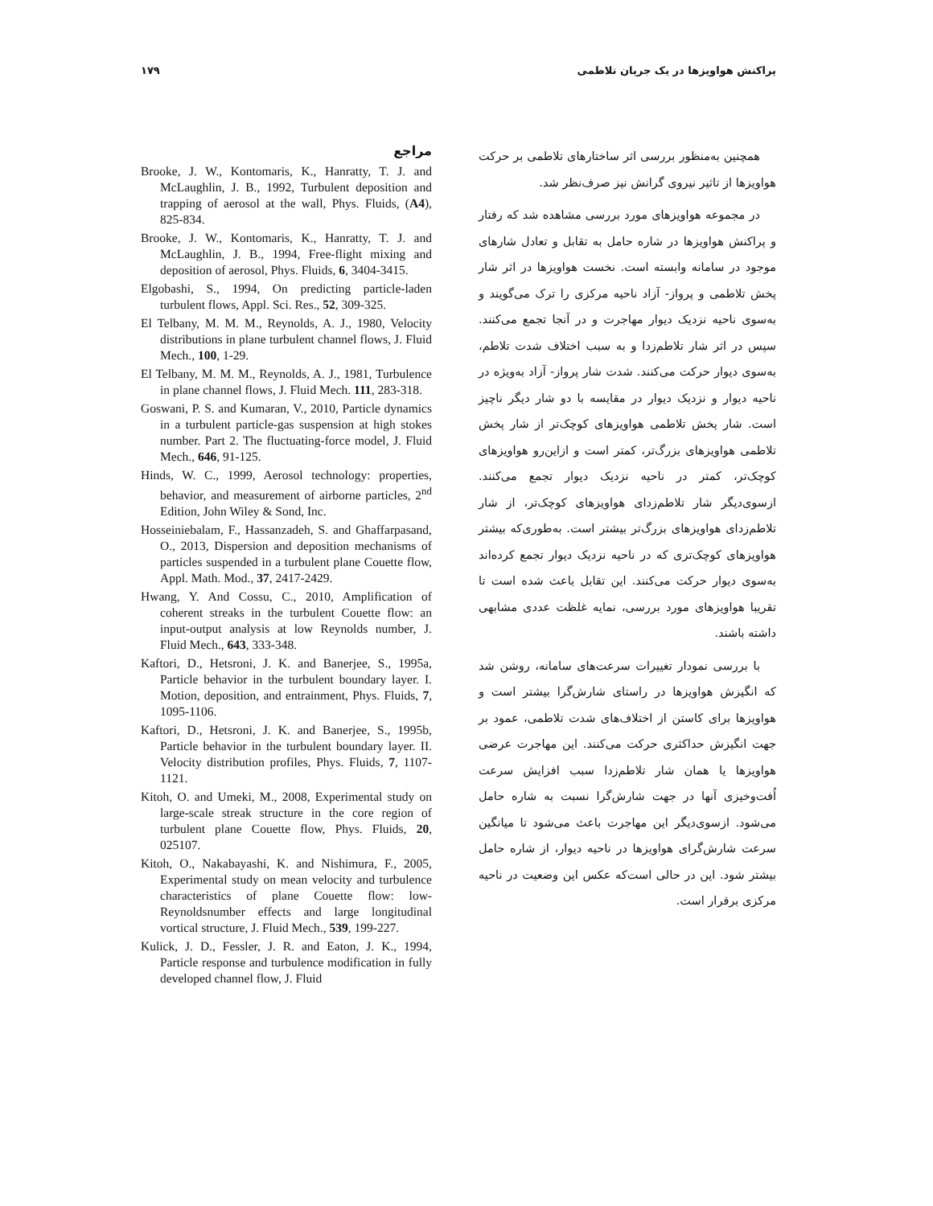پراکنش هواویزها در یک جریان تلاطمی ۱۷۹
همچنین به‌منظور بررسی اثر ساختارهای تلاطمی بر حرکت هواویزها از تاثیر نیروی گرانش نیز صرف‌نظر شد.
در مجموعه هواویزهای مورد بررسی مشاهده شد که رفتار و پراکنش هواویزها در شاره حامل به تقابل و تعادل شارهای موجود در سامانه وابسته است. نخست هواویزها در اثر شار پخش تلاطمی و پرواز- آزاد ناحیه مرکزی را ترک می‌گویند و به‌سوی ناحیه نزدیک دیوار مهاجرت و در آنجا تجمع می‌کنند. سپس در اثر شار تلاطم‌زدا و به سبب اختلاف شدت تلاطم، به‌سوی دیوار حرکت می‌کنند. شدت شار پرواز- آزاد به‌ویژه در ناحیه دیوار و نزدیک دیوار در مقایسه با دو شار دیگر ناچیز است. شار پخش تلاطمی هواویزهای کوچک‌تر از شار پخش تلاطمی هواویزهای بزرگ‌تر، کمتر است و ازاین‌رو هواویزهای کوچک‌تر، کمتر در ناحیه نزدیک دیوار تجمع می‌کنند. ازسوی‌دیگر شار تلاطم‌زدای هواویزهای کوچک‌تر، از شار تلاطم‌زدای هواویزهای بزرگ‌تر بیشتر است. به‌طوری‌که بیشتر هواویزهای کوچک‌تری که در ناحیه نزدیک دیوار تجمع کرده‌اند به‌سوی دیوار حرکت می‌کنند. این تقابل باعث شده است تا تقریبا هواویزهای مورد بررسی، نمایه غلظت عددی مشابهی داشته باشند.
با بررسی نمودار تغییرات سرعت‌های سامانه، روشن شد که انگیزش هواویزها در راستای شارش‌گرا بیشتر است و هواویزها برای کاستن از اختلاف‌های شدت تلاطمی، عمود بر جهت انگیزش حداکثری حرکت می‌کنند. این مهاجرت عرضی هواویزها یا همان شار تلاطم‌زدا سبب افزایش سرعت اُفت‌وخیزی آنها در جهت شارش‌گرا نسبت به شاره حامل می‌شود. ازسوی‌دیگر این مهاجرت باعث می‌شود تا میانگین سرعت شارش‌گرای هواویزها در ناحیه دیوار، از شاره حامل بیشتر شود. این در حالی است‌که عکس این وضعیت در ناحیه مرکزی برقرار است.
مراجع
Brooke, J. W., Kontomaris, K., Hanratty, T. J. and McLaughlin, J. B., 1992, Turbulent deposition and trapping of aerosol at the wall, Phys. Fluids, (A4), 825-834.
Brooke, J. W., Kontomaris, K., Hanratty, T. J. and McLaughlin, J. B., 1994, Free-flight mixing and deposition of aerosol, Phys. Fluids, 6, 3404-3415.
Elgobashi, S., 1994, On predicting particle-laden turbulent flows, Appl. Sci. Res., 52, 309-325.
El Telbany, M. M. M., Reynolds, A. J., 1980, Velocity distributions in plane turbulent channel flows, J. Fluid Mech., 100, 1-29.
El Telbany, M. M. M., Reynolds, A. J., 1981, Turbulence in plane channel flows, J. Fluid Mech. 111, 283-318.
Goswani, P. S. and Kumaran, V., 2010, Particle dynamics in a turbulent particle-gas suspension at high stokes number. Part 2. The fluctuating-force model, J. Fluid Mech., 646, 91-125.
Hinds, W. C., 1999, Aerosol technology: properties, behavior, and measurement of airborne particles, 2<sup>nd</sup> Edition, John Wiley & Sond, Inc.
Hosseiniebalam, F., Hassanzadeh, S. and Ghaffarpasand, O., 2013, Dispersion and deposition mechanisms of particles suspended in a turbulent plane Couette flow, Appl. Math. Mod., 37, 2417-2429.
Hwang, Y. And Cossu, C., 2010, Amplification of coherent streaks in the turbulent Couette flow: an input-output analysis at low Reynolds number, J. Fluid Mech., 643, 333-348.
Kaftori, D., Hetsroni, J. K. and Banerjee, S., 1995a, Particle behavior in the turbulent boundary layer. I. Motion, deposition, and entrainment, Phys. Fluids, 7, 1095-1106.
Kaftori, D., Hetsroni, J. K. and Banerjee, S., 1995b, Particle behavior in the turbulent boundary layer. II. Velocity distribution profiles, Phys. Fluids, 7, 1107-1121.
Kitoh, O. and Umeki, M., 2008, Experimental study on large-scale streak structure in the core region of turbulent plane Couette flow, Phys. Fluids, 20, 025107.
Kitoh, O., Nakabayashi, K. and Nishimura, F., 2005, Experimental study on mean velocity and turbulence characteristics of plane Couette flow: low-Reynoldsnumber effects and large longitudinal vortical structure, J. Fluid Mech., 539, 199-227.
Kulick, J. D., Fessler, J. R. and Eaton, J. K., 1994, Particle response and turbulence modification in fully developed channel flow, J. Fluid